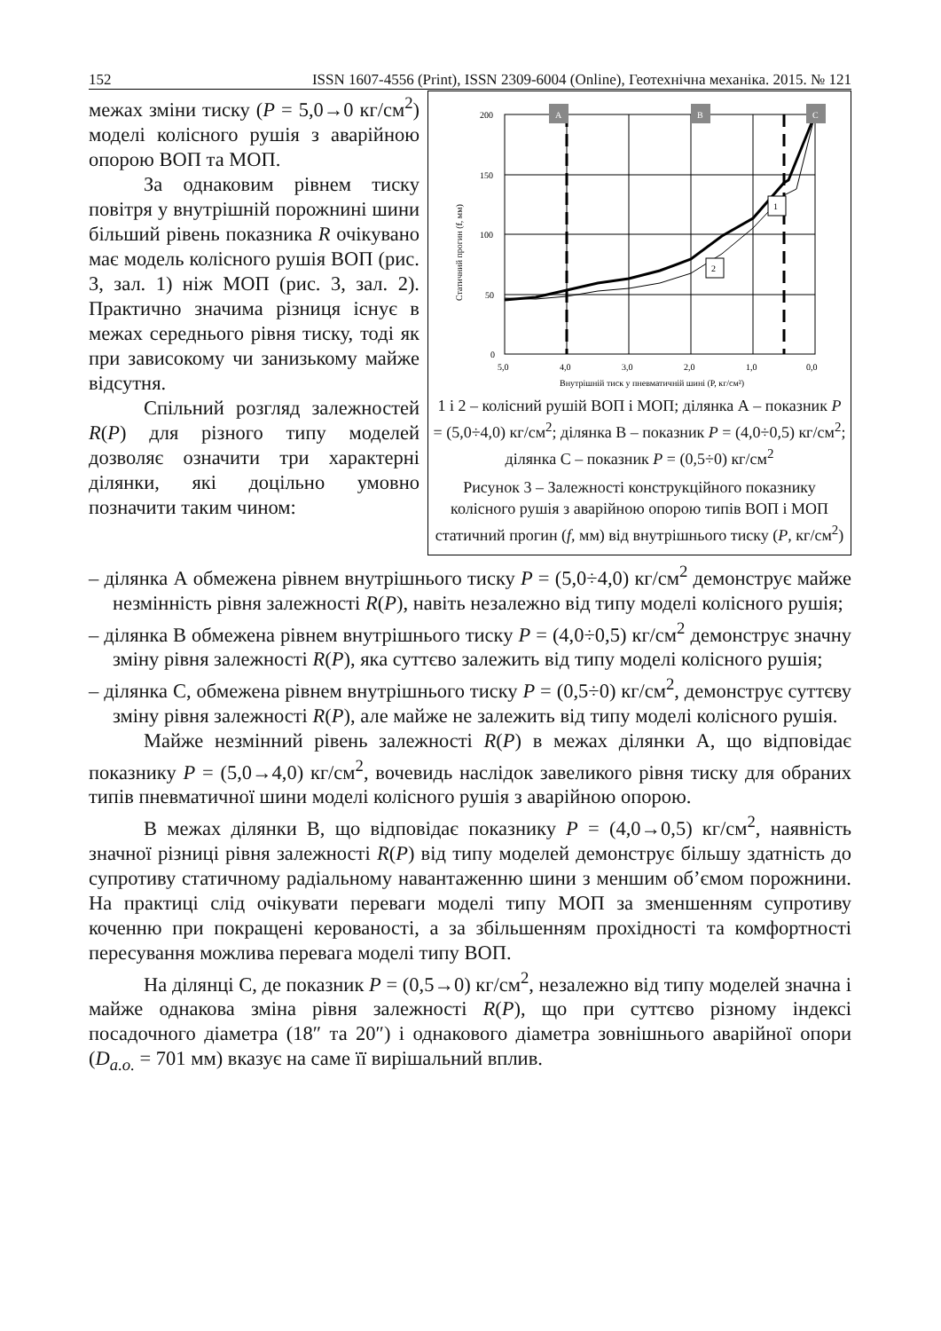152 ISSN 1607-4556 (Print), ISSN 2309-6004 (Online), Геотехнічна механіка. 2015. № 121
200
150
100
50
0
5,0
4,0
3,0
2,0
1,0
0,0
Внутрішній тиск у пневматичній шині (P, кг/см²)
Статичний прогин (f, мм)
A
B
C
1
2
1 і 2 – колісний рушій ВОП і МОП; ділянка А – показник P = (5,0÷4,0) кг/см<sup>2</sup>; ділянка В – показник P = (4,0÷0,5) кг/см<sup>2</sup>; ділянка С – показник P = (0,5÷0) кг/см<sup>2</sup>
Рисунок 3 – Залежності конструкційного показнику колісного рушія з аварійною опорою типів ВОП і МОП статичний прогин (f, мм) від внутрішнього тиску (P, кг/см<sup>2</sup>)
межах зміни тиску (P = 5,0→0 кг/см<sup>2</sup>) моделі колісного рушія з аварійною опорою ВОП та МОП.
За однаковим рівнем тиску повітря у внутрішній порожнині шини більший рівень показника R очікувано має модель колісного рушія ВОП (рис. 3, зал. 1) ніж МОП (рис. 3, зал. 2). Практично значима різниця існує в межах середнього рівня тиску, тоді як при зависокому чи занизькому майже відсутня.
Спільний розгляд залежностей R(P) для різного типу моделей дозволяє означити три характерні ділянки, які доцільно умовно позначити таким чином:
– ділянка А обмежена рівнем внутрішнього тиску P = (5,0÷4,0) кг/см<sup>2</sup> демонструє майже незмінність рівня залежності R(P), навіть незалежно від типу моделі колісного рушія;
– ділянка В обмежена рівнем внутрішнього тиску P = (4,0÷0,5) кг/см<sup>2</sup> демонструє значну зміну рівня залежності R(P), яка суттєво залежить від типу моделі колісного рушія;
– ділянка С, обмежена рівнем внутрішнього тиску P = (0,5÷0) кг/см<sup>2</sup>, демонструє суттєву зміну рівня залежності R(P), але майже не залежить від типу моделі колісного рушія.
Майже незмінний рівень залежності R(P) в межах ділянки А, що відповідає показнику P = (5,0→4,0) кг/см<sup>2</sup>, вочевидь наслідок завеликого рівня тиску для обраних типів пневматичної шини моделі колісного рушія з аварійною опорою.
В межах ділянки В, що відповідає показнику P = (4,0→0,5) кг/см<sup>2</sup>, наявність значної різниці рівня залежності R(P) від типу моделей демонструє більшу здатність до супротиву статичному радіальному навантаженню шини з меншим об’ємом порожнини. На практиці слід очікувати переваги моделі типу МОП за зменшенням супротиву коченню при покращені керованості, а за збільшенням прохідності та комфортності пересування можлива перевага моделі типу ВОП.
На ділянці С, де показник P = (0,5→0) кг/см<sup>2</sup>, незалежно від типу моделей значна і майже однакова зміна рівня залежності R(P), що при суттєво різному індексі посадочного діаметра (18″ та 20″) і однакового діаметра зовнішнього аварійної опори (D<sub>a.o.</sub> = 701 мм) вказує на саме її вирішальний вплив.